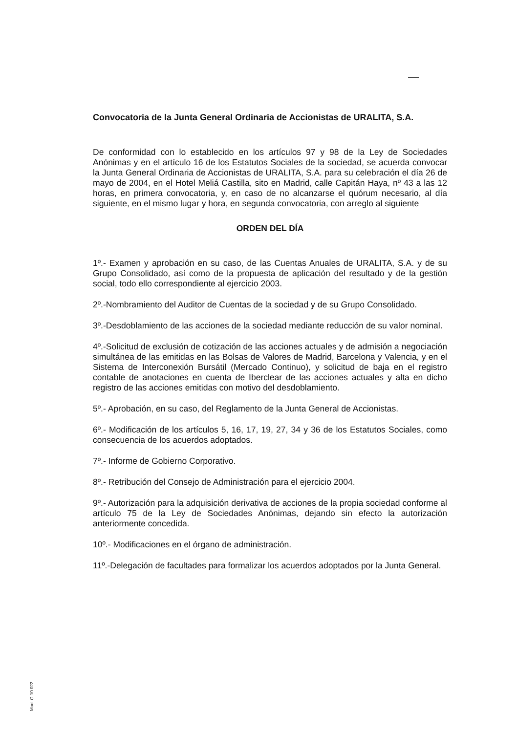Convocatoria de la Junta General Ordinaria de Accionistas de URALITA, S.A.
De conformidad con lo establecido en los artículos 97 y 98 de la Ley de Sociedades Anónimas y en el artículo 16 de los Estatutos Sociales de la sociedad, se acuerda convocar la Junta General Ordinaria de Accionistas de URALITA, S.A. para su celebración el día 26 de mayo de 2004, en el Hotel Meliá Castilla, sito en Madrid, calle Capitán Haya, nº 43 a las 12 horas, en primera convocatoria, y, en caso de no alcanzarse el quórum necesario, al día siguiente, en el mismo lugar y hora, en segunda convocatoria, con arreglo al siguiente
ORDEN DEL DÍA
1º.- Examen y aprobación en su caso, de las Cuentas Anuales de URALITA, S.A. y de su Grupo Consolidado, así como de la propuesta de aplicación del resultado y de la gestión social, todo ello correspondiente al ejercicio 2003.
2º.-Nombramiento del Auditor de Cuentas de la sociedad y de su Grupo Consolidado.
3º.-Desdoblamiento de las acciones de la sociedad mediante reducción de su valor nominal.
4º.-Solicitud de exclusión de cotización de las acciones actuales y de admisión a negociación simultánea de las emitidas en las Bolsas de Valores de Madrid, Barcelona y Valencia, y en el Sistema de Interconexión Bursátil (Mercado Continuo), y solicitud de baja en el registro contable de anotaciones en cuenta de Iberclear de las acciones actuales y alta en dicho registro de las acciones emitidas con motivo del desdoblamiento.
5º.- Aprobación, en su caso, del Reglamento de la Junta General de Accionistas.
6º.- Modificación de los artículos 5, 16, 17, 19, 27, 34 y 36 de los Estatutos Sociales, como consecuencia de los acuerdos adoptados.
7º.- Informe de Gobierno Corporativo.
8º.- Retribución del Consejo de Administración para el ejercicio 2004.
9º.- Autorización para la adquisición derivativa de acciones de la propia sociedad conforme al artículo 75 de la Ley de Sociedades Anónimas, dejando sin efecto la autorización anteriormente concedida.
10º.- Modificaciones en el órgano de administración.
11º.-Delegación de facultades para formalizar los acuerdos adoptados por la Junta General.
Mod. G-10.022